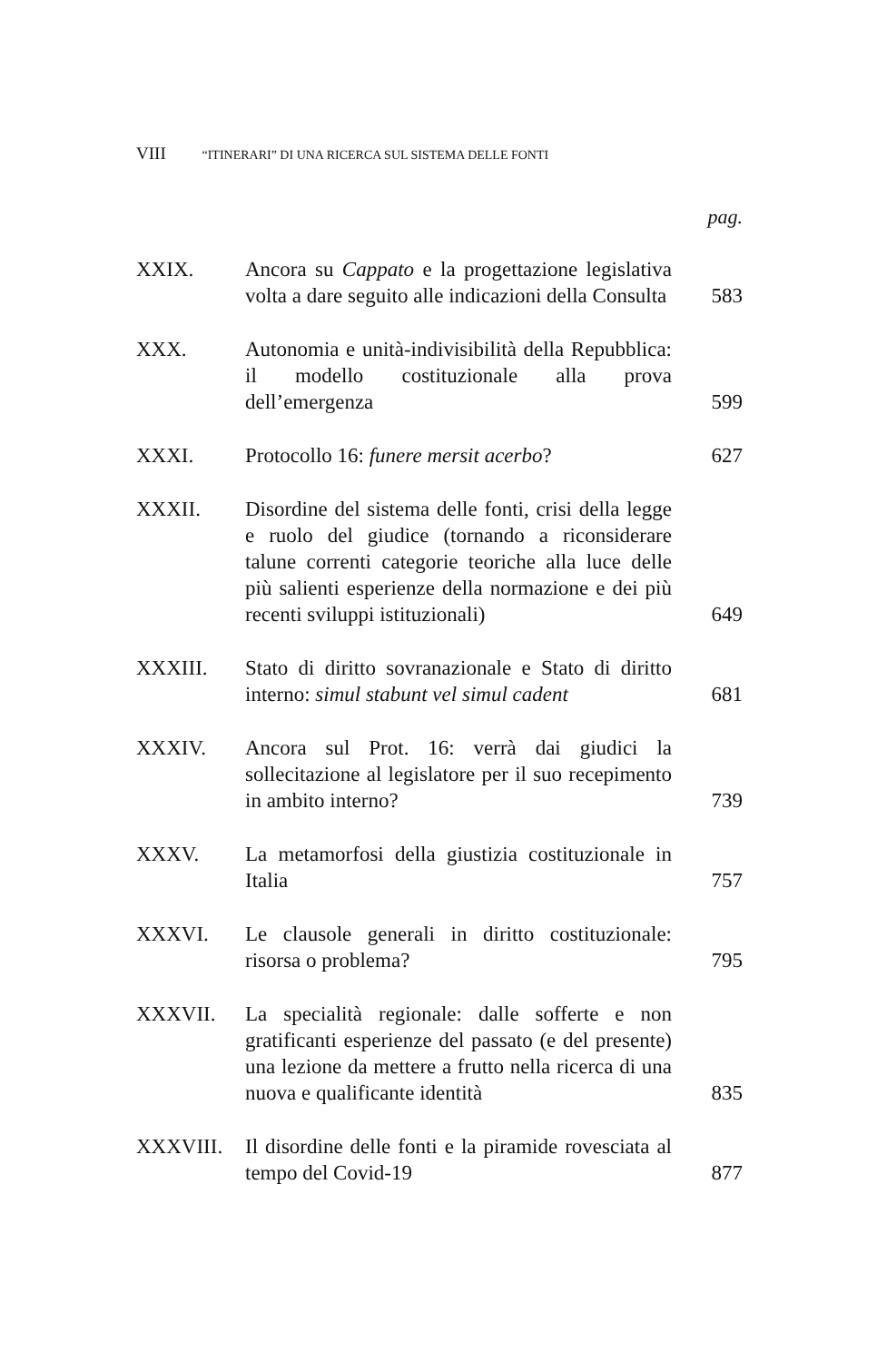VIII “ITINERARI” DI UNA RICERCA SUL SISTEMA DELLE FONTI
pag.
XXIX.
Ancora su Cappato e la progettazione legislativa volta a dare seguito alle indicazioni della Consulta
583
XXX.
Autonomia e unità-indivisibilità della Repubblica: il modello costituzionale alla prova dell’emergenza
599
XXXI.
Protocollo 16: funere mersit acerbo?
627
XXXII.
Disordine del sistema delle fonti, crisi della legge e ruolo del giudice (tornando a riconsiderare talune correnti categorie teoriche alla luce delle più salienti esperienze della normazione e dei più recenti sviluppi istituzionali)
649
XXXIII.
Stato di diritto sovranazionale e Stato di diritto interno: simul stabunt vel simul cadent
681
XXXIV.
Ancora sul Prot. 16: verrà dai giudici la sollecitazione al legislatore per il suo recepimento in ambito interno?
739
XXXV.
La metamorfosi della giustizia costituzionale in Italia
757
XXXVI.
Le clausole generali in diritto costituzionale: risorsa o problema?
795
XXXVII.
La specialità regionale: dalle sofferte e non gratificanti esperienze del passato (e del presente) una lezione da mettere a frutto nella ricerca di una nuova e qualificante identità
835
XXXVIII.
Il disordine delle fonti e la piramide rovesciata al tempo del Covid-19
877